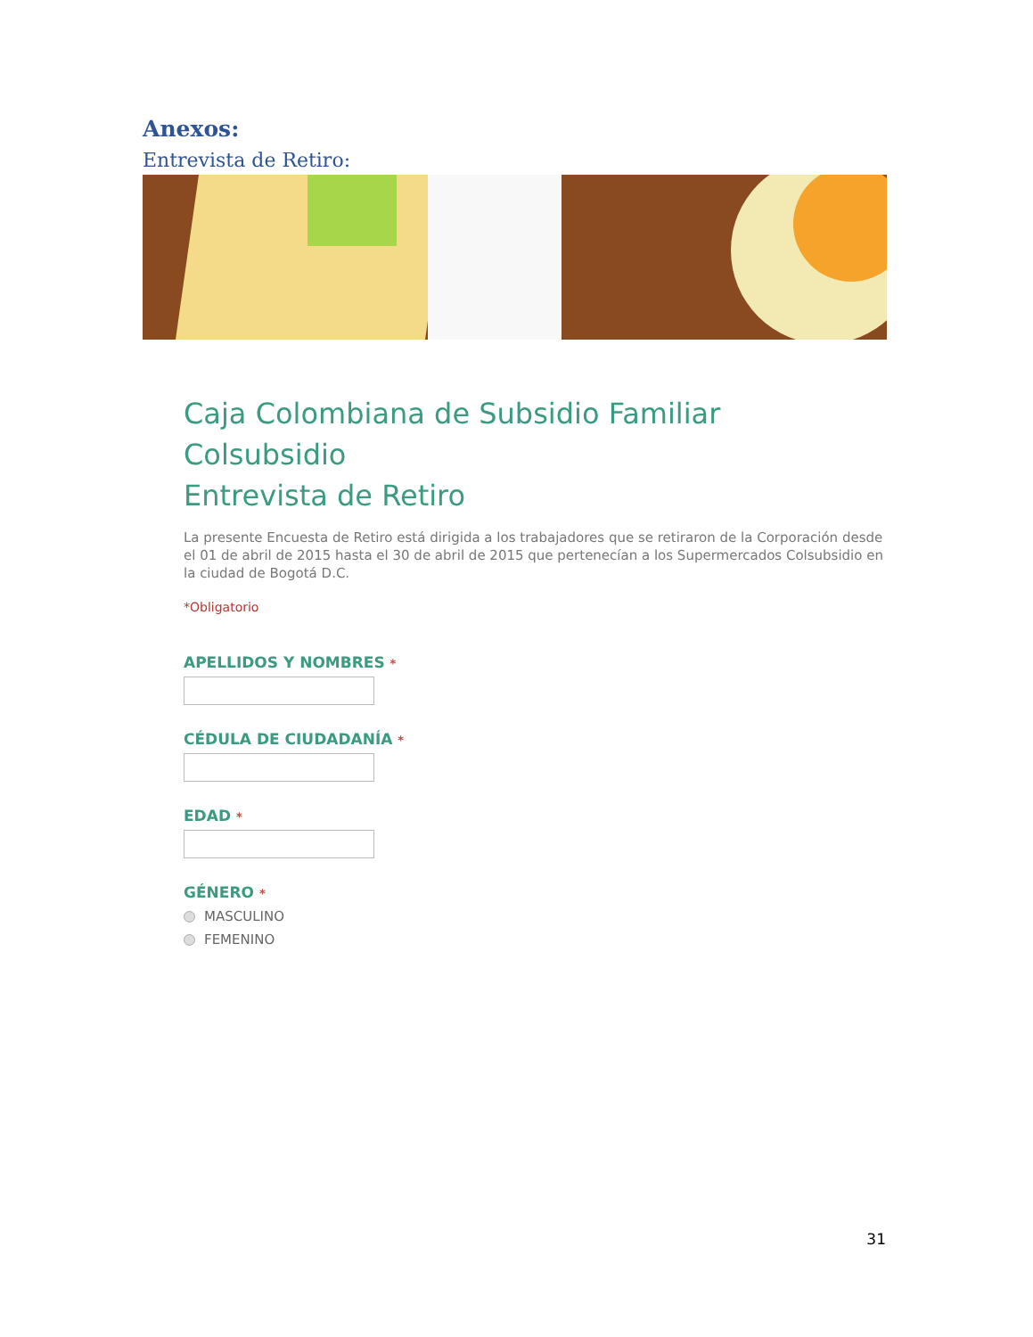Anexos:
Entrevista de Retiro:
Caja Colombiana de Subsidio Familiar Colsubsidio
Entrevista de Retiro
La presente Encuesta de Retiro está dirigida a los trabajadores que se retiraron de la Corporación desde el 01 de abril de 2015 hasta el 30 de abril de 2015 que pertenecían a los Supermercados Colsubsidio en la ciudad de Bogotá D.C.
*Obligatorio
APELLIDOS Y NOMBRES *
CÉDULA DE CIUDADANÍA *
EDAD *
GÉNERO *
MASCULINO
FEMENINO
31